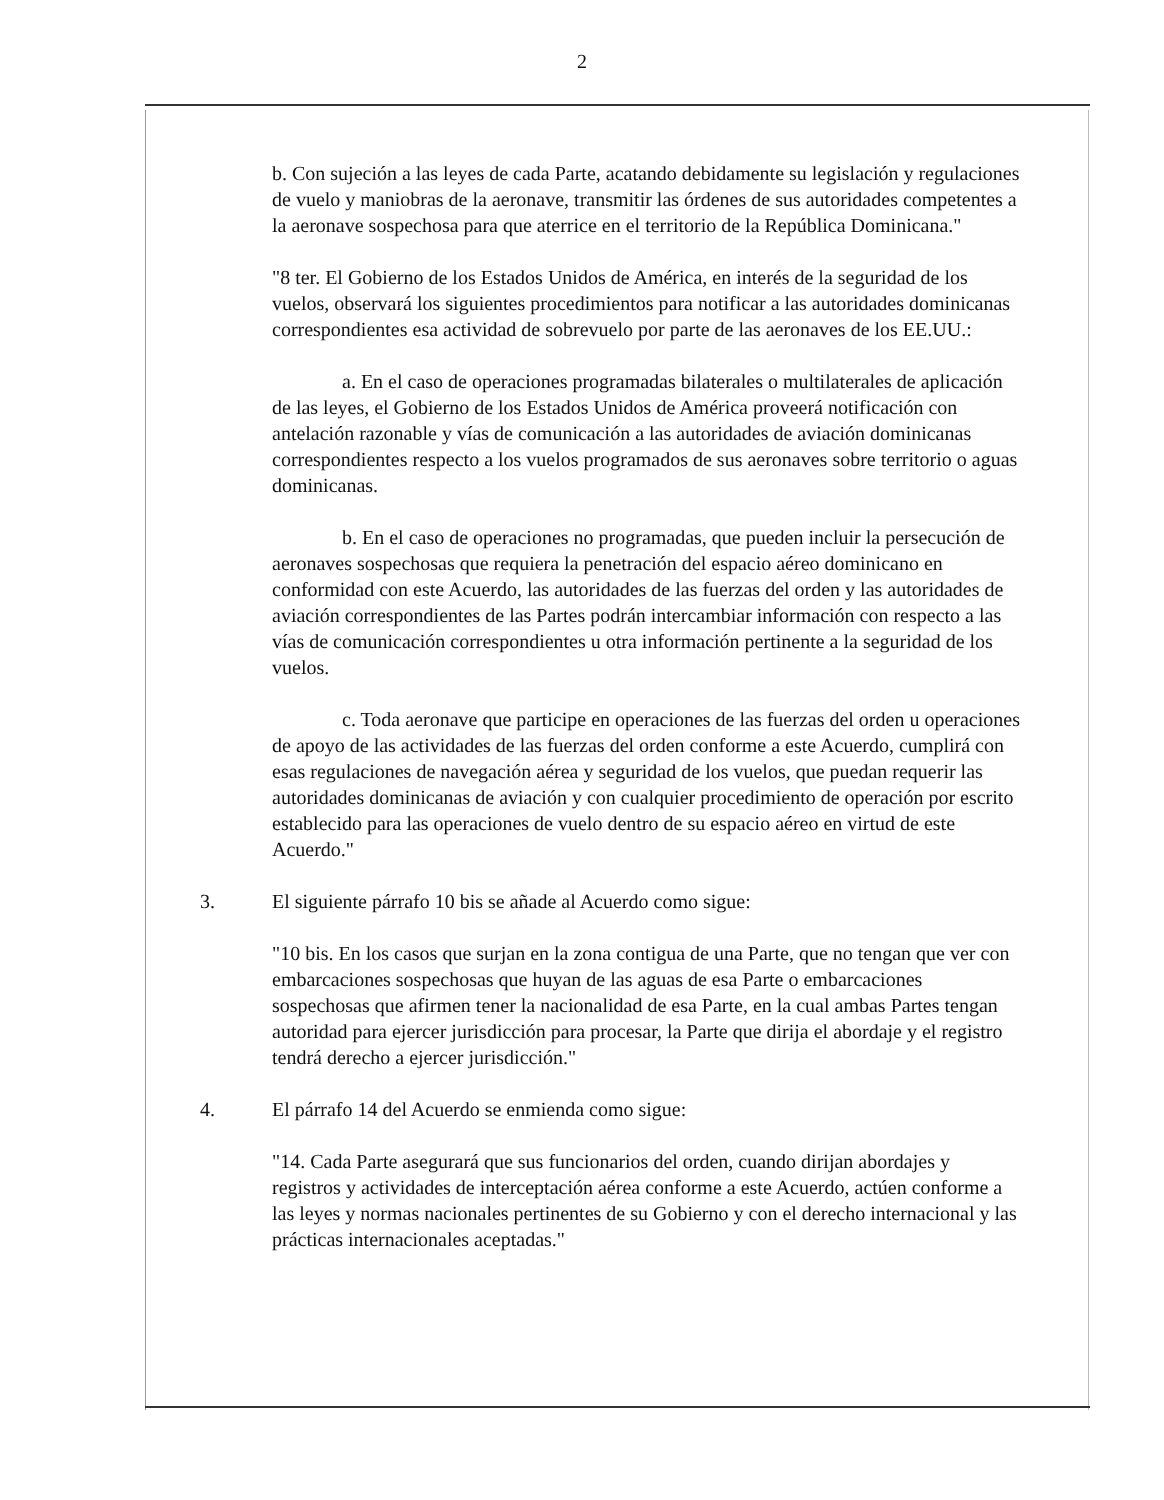2
b. Con sujeción a las leyes de cada Parte, acatando debidamente su legislación y regulaciones de vuelo y maniobras de la aeronave, transmitir las órdenes de sus autoridades competentes a la aeronave sospechosa para que aterrice en el territorio de la República Dominicana."
"8 ter. El Gobierno de los Estados Unidos de América, en interés de la seguridad de los vuelos, observará los siguientes procedimientos para notificar a las autoridades dominicanas correspondientes esa actividad de sobrevuelo por parte de las aeronaves de los EE.UU.:
a. En el caso de operaciones programadas bilaterales o multilaterales de aplicación de las leyes, el Gobierno de los Estados Unidos de América proveerá notificación con antelación razonable y vías de comunicación a las autoridades de aviación dominicanas correspondientes respecto a los vuelos programados de sus aeronaves sobre territorio o aguas dominicanas.
b. En el caso de operaciones no programadas, que pueden incluir la persecución de aeronaves sospechosas que requiera la penetración del espacio aéreo dominicano en conformidad con este Acuerdo, las autoridades de las fuerzas del orden y las autoridades de aviación correspondientes de las Partes podrán intercambiar información con respecto a las vías de comunicación correspondientes u otra información pertinente a la seguridad de los vuelos.
c. Toda aeronave que participe en operaciones de las fuerzas del orden u operaciones de apoyo de las actividades de las fuerzas del orden conforme a este Acuerdo, cumplirá con esas regulaciones de navegación aérea y seguridad de los vuelos, que puedan requerir las autoridades dominicanas de aviación y con cualquier procedimiento de operación por escrito establecido para las operaciones de vuelo dentro de su espacio aéreo en virtud de este Acuerdo."
3. El siguiente párrafo 10 bis se añade al Acuerdo como sigue:
"10 bis. En los casos que surjan en la zona contigua de una Parte, que no tengan que ver con embarcaciones sospechosas que huyan de las aguas de esa Parte o embarcaciones sospechosas que afirmen tener la nacionalidad de esa Parte, en la cual ambas Partes tengan autoridad para ejercer jurisdicción para procesar, la Parte que dirija el abordaje y el registro tendrá derecho a ejercer jurisdicción."
4. El párrafo 14 del Acuerdo se enmienda como sigue:
"14. Cada Parte asegurará que sus funcionarios del orden, cuando dirijan abordajes y registros y actividades de interceptación aérea conforme a este Acuerdo, actúen conforme a las leyes y normas nacionales pertinentes de su Gobierno y con el derecho internacional y las prácticas internacionales aceptadas."